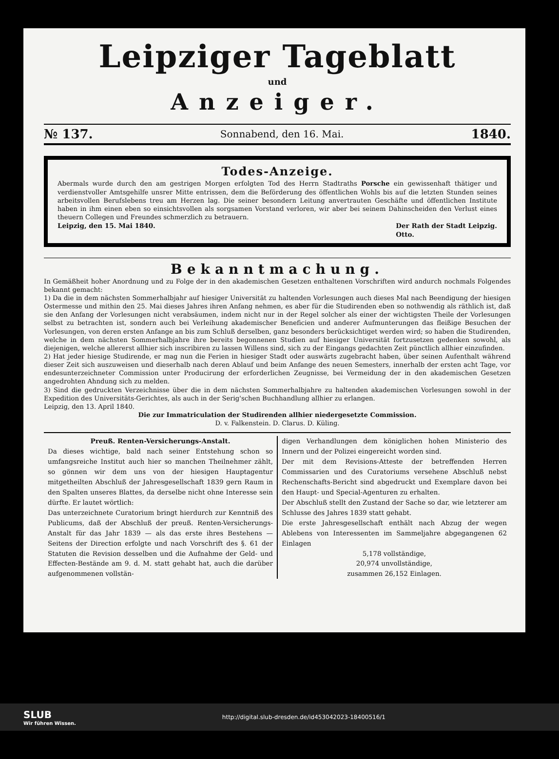Leipziger Tageblatt
und
Anzeiger.
№ 137. Sonnabend, den 16. Mai. 1840.
Todes-Anzeige.
Abermals wurde durch den am gestrigen Morgen erfolgten Tod des Herrn Stadtraths Porsche ein gewissenhaft thätiger und verdienstvoller Amtsgehilfe unsrer Mitte entrissen, dem die Beförderung des öffentlichen Wohls bis auf die letzten Stunden seines arbeitsvollen Berufslebens treu am Herzen lag. Die seiner besondern Leitung anvertrauten Geschäfte und öffentlichen Institute haben in ihm einen eben so einsichtsvollen als sorgsamen Vorstand verloren, wir aber bei seinem Dahinscheiden den Verlust eines theuern Collegen und Freundes schmerzlich zu betrauern.
Leipzig, den 15. Mai 1840. Der Rath der Stadt Leipzig.
Otto.
Bekanntmachung.
In Gemäßheit hoher Anordnung und zu Folge der in den akademischen Gesetzen enthaltenen Vorschriften wird andurch nochmals Folgendes bekannt gemacht:
1) Da die in dem nächsten Sommerhalbjahr auf hiesiger Universität zu haltenden Vorlesungen auch dieses Mal nach Beendigung der hiesigen Ostermesse und mithin den 25. Mai dieses Jahres ihren Anfang nehmen, es aber für die Studirenden eben so nothwendig als räthlich ist, daß sie den Anfang der Vorlesungen nicht verabsäumen, indem nicht nur in der Regel solcher als einer der wichtigsten Theile der Vorlesungen selbst zu betrachten ist, sondern auch bei Verleihung akademischer Beneficien und anderer Aufmunterungen das fleißige Besuchen der Vorlesungen, von deren ersten Anfange an bis zum Schluß derselben, ganz besonders berücksichtiget werden wird; so haben die Studirenden, welche in dem nächsten Sommerhalbjahre ihre bereits begonnenen Studien auf hiesiger Universität fortzusetzen gedenken sowohl, als diejenigen, welche allererst allhier sich inscribiren zu lassen Willens sind, sich zu der Eingangs gedachten Zeit pünctlich allhier einzufinden.
2) Hat jeder hiesige Studirende, er mag nun die Ferien in hiesiger Stadt oder auswärts zugebracht haben, über seinen Aufenthalt während dieser Zeit sich auszuweisen und dieserhalb nach deren Ablauf und beim Anfange des neuen Semesters, innerhalb der ersten acht Tage, vor endesunterzeichneter Commission unter Producirung der erforderlichen Zeugnisse, bei Vermeidung der in den akademischen Gesetzen angedrohten Ahndung sich zu melden.
3) Sind die gedruckten Verzeichnisse über die in dem nächsten Sommerhalbjahre zu haltenden akademischen Vorlesungen sowohl in der Expedition des Universitäts-Gerichtes, als auch in der Serig'schen Buchhandlung allhier zu erlangen.
Leipzig, den 13. April 1840.
Die zur Immatriculation der Studirenden allhier niedergesetzte Commission.
D. v. Falkenstein. D. Clarus. D. Küling.
Preuß. Renten-Versicherungs-Anstalt.
Da dieses wichtige, bald nach seiner Entstehung schon so umfangsreiche Institut auch hier so manchen Theilnehmer zählt, so gönnen wir dem uns von der hiesigen Hauptagentur mitgetheilten Abschluß der Jahresgesellschaft 1839 gern Raum in den Spalten unseres Blattes, da derselbe nicht ohne Interesse sein dürfte. Er lautet wörtlich:
Das unterzeichnete Curatorium bringt hierdurch zur Kenntniß des Publicums, daß der Abschluß der preuß. Renten-Versicherungs-Anstalt für das Jahr 1839 — als das erste ihres Bestehens — Seitens der Direction erfolgte und nach Vorschrift des §. 61 der Statuten die Revision desselben und die Aufnahme der Geld- und Effecten-Bestände am 9. d. M. statt gehabt hat, auch die darüber aufgenommenen vollstän-
digen Verhandlungen dem königlichen hohen Ministerio des Innern und der Polizei eingereicht worden sind.
Der mit dem Revisions-Atteste der betreffenden Herren Commissarien und des Curatoriums versehene Abschluß nebst Rechenschafts-Bericht sind abgedruckt und Exemplare davon bei den Haupt- und Special-Agenturen zu erhalten.
Der Abschluß stellt den Zustand der Sache so dar, wie letzterer am Schlusse des Jahres 1839 statt gehabt.
Die erste Jahresgesellschaft enthält nach Abzug der wegen Ablebens von Interessenten im Sammeljahre abgegangenen 62 Einlagen
5,178 vollständige,
20,974 unvollständige,
zusammen 26,152 Einlagen.
SLUB
Wir führen Wissen. http://digital.slub-dresden.de/id453042023-18400516/1